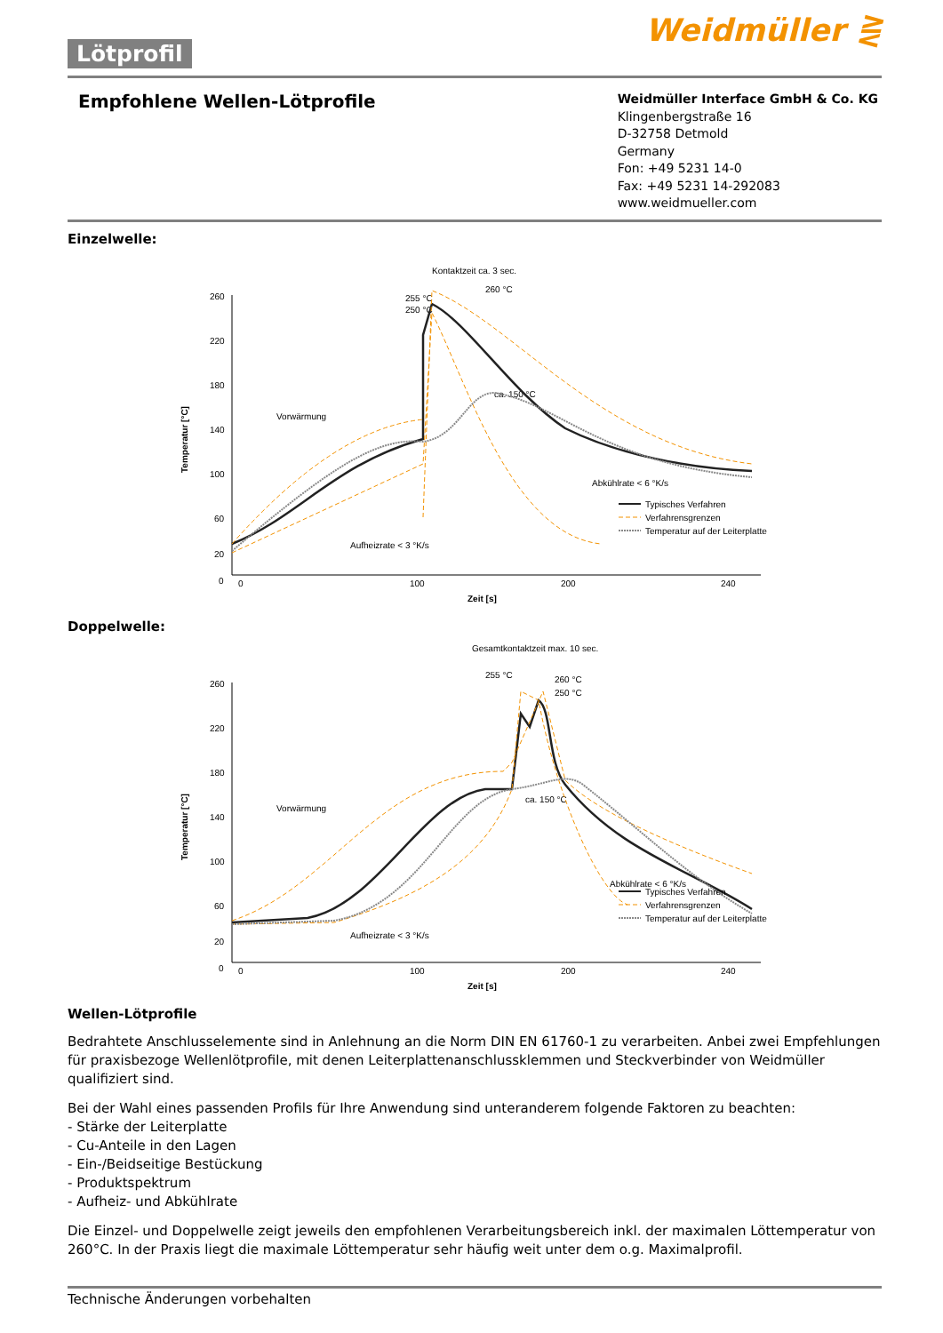Lötprofil
Weidmüller ⋛
Empfohlene Wellen-Lötprofile
Weidmüller Interface GmbH & Co. KG
Klingenbergstraße 16
D-32758 Detmold
Germany
Fon: +49 5231 14-0
Fax: +49 5231 14-292083
www.weidmueller.com
Einzelwelle:
Kontaktzeit ca. 3 sec.
260 °C
255 °C
250 °C
260
220
180
140
100
60
20
0
0
100
200
240
Zeit [s]
Temperatur [°C]
Vorwärmung
ca. 150 °C
Abkühlrate < 6 °K/s
Aufheizrate < 3 °K/s
Typisches Verfahren
Verfahrensgrenzen
Temperatur auf der Leiterplatte
Doppelwelle:
Gesamtkontaktzeit max. 10 sec.
255 °C
260 °C
250 °C
260
220
180
140
100
60
20
0
0
100
200
240
Zeit [s]
Temperatur [°C]
Vorwärmung
ca. 150 °C
Abkühlrate < 6 °K/s
Aufheizrate < 3 °K/s
Typisches Verfahren
Verfahrensgrenzen
Temperatur auf der Leiterplatte
Wellen-Lötprofile
Bedrahtete Anschlusselemente sind in Anlehnung an die Norm DIN EN 61760-1 zu verarbeiten. Anbei zwei Empfehlungen für praxisbezoge Wellenlötprofile, mit denen Leiterplattenanschlussklemmen und Steckverbinder von Weidmüller qualifiziert sind.
Bei der Wahl eines passenden Profils für Ihre Anwendung sind unteranderem folgende Faktoren zu beachten:
- Stärke der Leiterplatte
- Cu-Anteile in den Lagen
- Ein-/Beidseitige Bestückung
- Produktspektrum
- Aufheiz- und Abkühlrate
Die Einzel- und Doppelwelle zeigt jeweils den empfohlenen Verarbeitungsbereich inkl. der maximalen Löttemperatur von 260°C. In der Praxis liegt die maximale Löttemperatur sehr häufig weit unter dem o.g. Maximalprofil.
Technische Änderungen vorbehalten